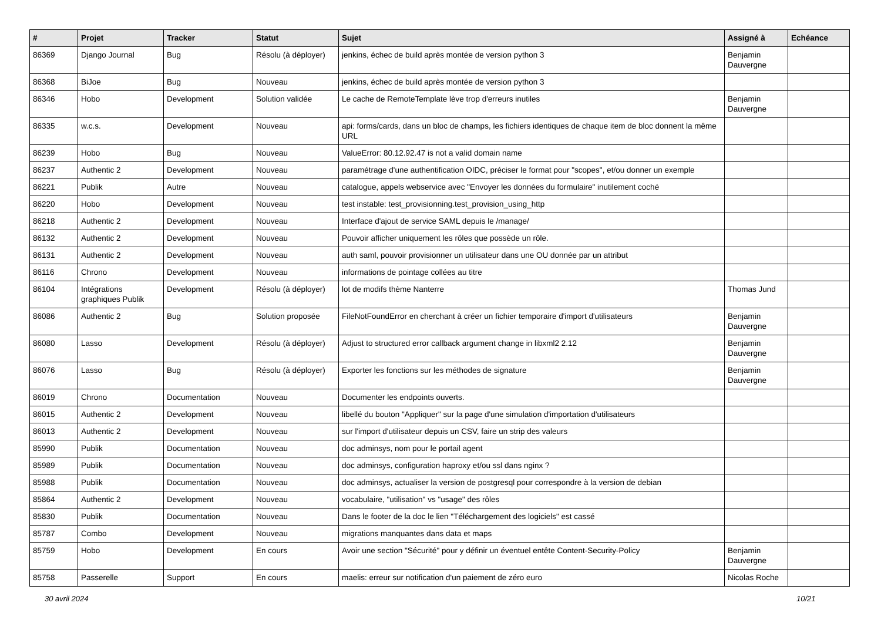| # | Projet | Tracker | Statut | Sujet | Assigné à | Echéance |
| --- | --- | --- | --- | --- | --- | --- |
| 86369 | Django Journal | Bug | Résolu (à déployer) | jenkins, échec de build après montée de version python 3 | Benjamin Dauvergne | |
| 86368 | BiJoe | Bug | Nouveau | jenkins, échec de build après montée de version python 3 | | |
| 86346 | Hobo | Development | Solution validée | Le cache de RemoteTemplate lève trop d'erreurs inutiles | Benjamin Dauvergne | |
| 86335 | w.c.s. | Development | Nouveau | api: forms/cards, dans un bloc de champs, les fichiers identiques de chaque item de bloc donnent la même URL | | |
| 86239 | Hobo | Bug | Nouveau | ValueError: 80.12.92.47 is not a valid domain name | | |
| 86237 | Authentic 2 | Development | Nouveau | paramétrage d'une authentification OIDC, préciser le format pour "scopes", et/ou donner un exemple | | |
| 86221 | Publik | Autre | Nouveau | catalogue, appels webservice avec "Envoyer les données du formulaire" inutilement coché | | |
| 86220 | Hobo | Development | Nouveau | test instable: test_provisionning.test_provision_using_http | | |
| 86218 | Authentic 2 | Development | Nouveau | Interface d'ajout de service SAML depuis le /manage/ | | |
| 86132 | Authentic 2 | Development | Nouveau | Pouvoir afficher uniquement les rôles que possède un rôle. | | |
| 86131 | Authentic 2 | Development | Nouveau | auth saml, pouvoir provisionner un utilisateur dans une OU donnée par un attribut | | |
| 86116 | Chrono | Development | Nouveau | informations de pointage collées au titre | | |
| 86104 | Intégrations graphiques Publik | Development | Résolu (à déployer) | lot de modifs thème Nanterre | Thomas Jund | |
| 86086 | Authentic 2 | Bug | Solution proposée | FileNotFoundError en cherchant à créer un fichier temporaire d'import d'utilisateurs | Benjamin Dauvergne | |
| 86080 | Lasso | Development | Résolu (à déployer) | Adjust to structured error callback argument change in libxml2 2.12 | Benjamin Dauvergne | |
| 86076 | Lasso | Bug | Résolu (à déployer) | Exporter les fonctions sur les méthodes de signature | Benjamin Dauvergne | |
| 86019 | Chrono | Documentation | Nouveau | Documenter les endpoints ouverts. | | |
| 86015 | Authentic 2 | Development | Nouveau | libellé du bouton "Appliquer" sur la page d'une simulation d'importation d'utilisateurs | | |
| 86013 | Authentic 2 | Development | Nouveau | sur l'import d'utilisateur depuis un CSV, faire un strip des valeurs | | |
| 85990 | Publik | Documentation | Nouveau | doc adminsys, nom pour le portail agent | | |
| 85989 | Publik | Documentation | Nouveau | doc adminsys, configuration haproxy et/ou ssl dans nginx ? | | |
| 85988 | Publik | Documentation | Nouveau | doc adminsys, actualiser la version de postgresql pour correspondre à la version de debian | | |
| 85864 | Authentic 2 | Development | Nouveau | vocabulaire, "utilisation" vs "usage" des rôles | | |
| 85830 | Publik | Documentation | Nouveau | Dans le footer de la doc le lien "Téléchargement des logiciels" est cassé | | |
| 85787 | Combo | Development | Nouveau | migrations manquantes dans data et maps | | |
| 85759 | Hobo | Development | En cours | Avoir une section "Sécurité" pour y définir un éventuel entête Content-Security-Policy | Benjamin Dauvergne | |
| 85758 | Passerelle | Support | En cours | maelis: erreur sur notification d'un paiement de zéro euro | Nicolas Roche | |
30 avril 2024 10/21